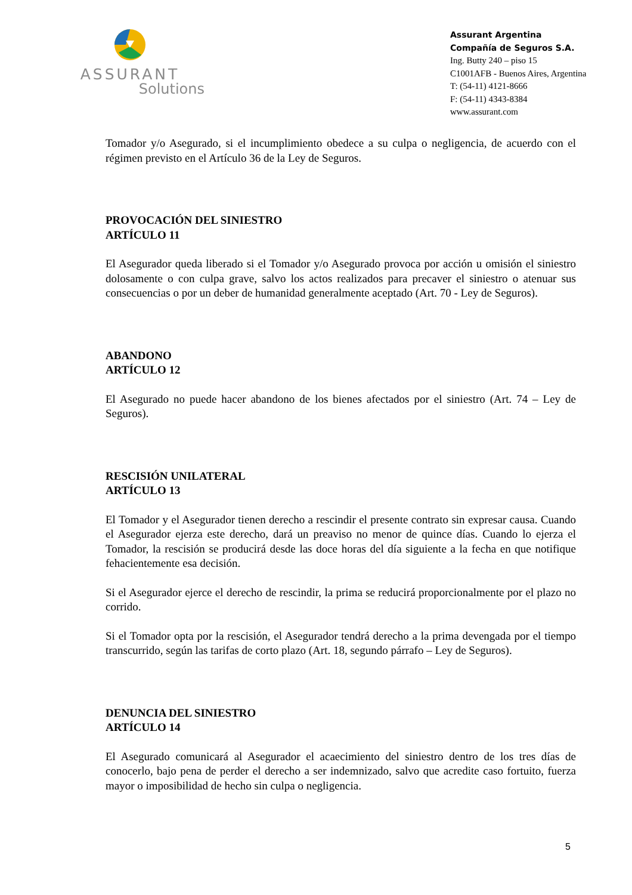ASSURANT
Solutions
Assurant Argentina
Compañía de Seguros S.A.
Ing. Butty 240 – piso 15
C1001AFB - Buenos Aires, Argentina
T: (54-11) 4121-8666
F: (54-11) 4343-8384
www.assurant.com
Tomador y/o Asegurado, si el incumplimiento obedece a su culpa o negligencia, de acuerdo con el régimen previsto en el Artículo 36 de la Ley de Seguros.
PROVOCACIÓN DEL SINIESTRO
ARTÍCULO 11
El Asegurador queda liberado si el Tomador y/o Asegurado provoca por acción u omisión el siniestro dolosamente o con culpa grave, salvo los actos realizados para precaver el siniestro o atenuar sus consecuencias o por un deber de humanidad generalmente aceptado (Art. 70 - Ley de Seguros).
ABANDONO
ARTÍCULO 12
El Asegurado no puede hacer abandono de los bienes afectados por el siniestro (Art. 74 – Ley de Seguros).
RESCISIÓN UNILATERAL
ARTÍCULO 13
El Tomador y el Asegurador tienen derecho a rescindir el presente contrato sin expresar causa. Cuando el Asegurador ejerza este derecho, dará un preaviso no menor de quince días. Cuando lo ejerza el Tomador, la rescisión se producirá desde las doce horas del día siguiente a la fecha en que notifique fehacientemente esa decisión.
Si el Asegurador ejerce el derecho de rescindir, la prima se reducirá proporcionalmente por el plazo no corrido.
Si el Tomador opta por la rescisión, el Asegurador tendrá derecho a la prima devengada por el tiempo transcurrido, según las tarifas de corto plazo (Art. 18, segundo párrafo – Ley de Seguros).
DENUNCIA DEL SINIESTRO
ARTÍCULO 14
El Asegurado comunicará al Asegurador el acaecimiento del siniestro dentro de los tres días de conocerlo, bajo pena de perder el derecho a ser indemnizado, salvo que acredite caso fortuito, fuerza mayor o imposibilidad de hecho sin culpa o negligencia.
5